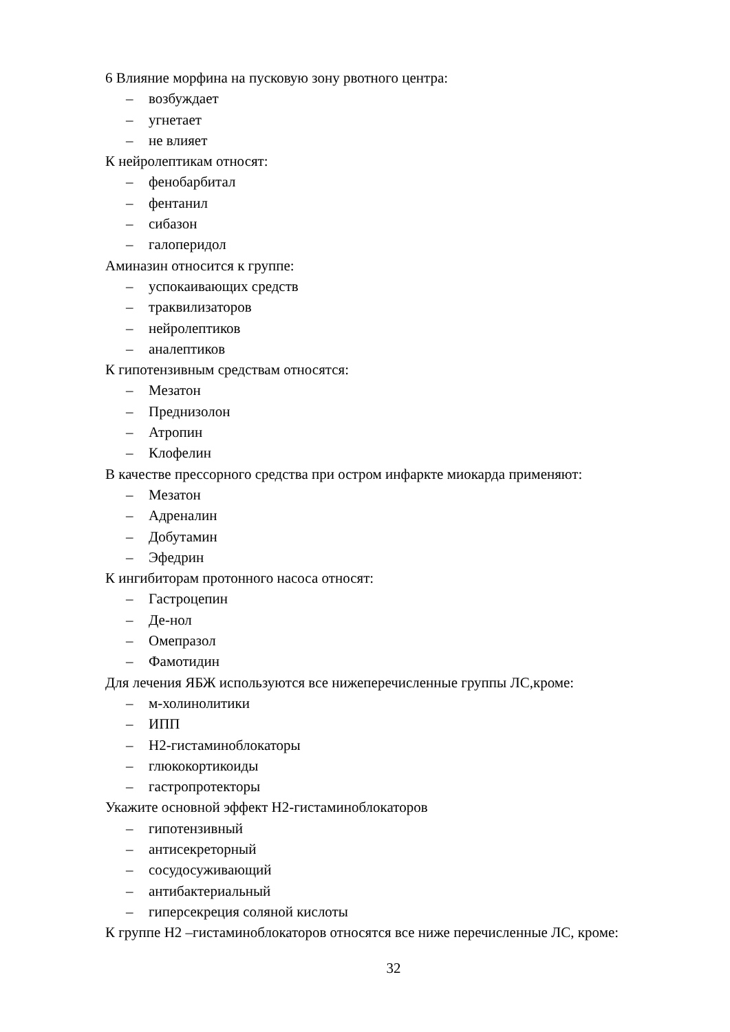6 Влияние морфина на пусковую зону рвотного центра:
– возбуждает
– угнетает
– не влияет
К нейролептикам относят:
– фенобарбитал
– фентанил
– сибазон
– галоперидол
Аминазин относится к группе:
– успокаивающих средств
– траквилизаторов
– нейролептиков
– аналептиков
К гипотензивным средствам относятся:
– Мезатон
– Преднизолон
– Атропин
– Клофелин
В качестве прессорного средства при остром инфаркте миокарда применяют:
– Мезатон
– Адреналин
– Добутамин
– Эфедрин
К ингибиторам протонного насоса относят:
– Гастроцепин
– Де-нол
– Омепразол
– Фамотидин
Для лечения ЯБЖ используются все нижеперечисленные группы ЛС,кроме:
– м-холинолитики
– ИПП
– Н2-гистаминоблокаторы
– глюкокортикоиды
– гастропротекторы
Укажите основной эффект Н2-гистаминоблокаторов
– гипотензивный
– антисекреторный
– сосудосуживающий
– антибактериальный
– гиперсекреция соляной кислоты
К группе Н2 –гистаминоблокаторов относятся все ниже перечисленные ЛС, кроме:
32